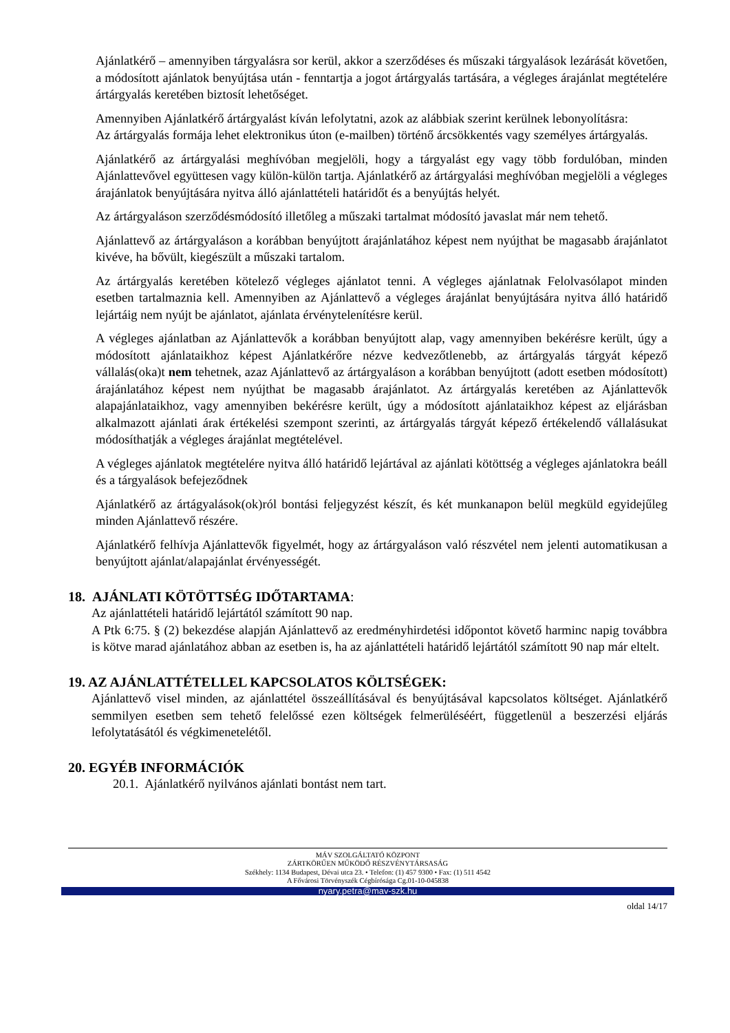Ajánlatkérő – amennyiben tárgyalásra sor kerül, akkor a szerződéses és műszaki tárgyalások lezárását követően, a módosított ajánlatok benyújtása után - fenntartja a jogot ártárgyalás tartására, a végleges árajánlat megtételére ártárgyalás keretében biztosít lehetőséget.
Amennyiben Ajánlatkérő ártárgyalást kíván lefolytatni, azok az alábbiak szerint kerülnek lebonyolításra:
Az ártárgyalás formája lehet elektronikus úton (e-mailben) történő árcsökkentés vagy személyes ártárgyalás.
Ajánlatkérő az ártárgyalási meghívóban megjelöli, hogy a tárgyalást egy vagy több fordulóban, minden Ajánlattevővel együttesen vagy külön-külön tartja. Ajánlatkérő az ártárgyalási meghívóban megjelöli a végleges árajánlatok benyújtására nyitva álló ajánlattételi határidőt és a benyújtás helyét.
Az ártárgyaláson szerződésmódosító illetőleg a műszaki tartalmat módosító javaslat már nem tehető.
Ajánlattevő az ártárgyaláson a korábban benyújtott árajánlatához képest nem nyújthat be magasabb árajánlatot kivéve, ha bővült, kiegészült a műszaki tartalom.
Az ártárgyalás keretében kötelező végleges ajánlatot tenni. A végleges ajánlatnak Felolvasólapot minden esetben tartalmaznia kell. Amennyiben az Ajánlattevő a végleges árajánlat benyújtására nyitva álló határidő lejártáig nem nyújt be ajánlatot, ajánlata érvénytelenítésre kerül.
A végleges ajánlatban az Ajánlattevők a korábban benyújtott alap, vagy amennyiben bekérésre került, úgy a módosított ajánlataikhoz képest Ajánlatkérőre nézve kedvezőtlenebb, az ártárgyalás tárgyát képező vállalás(oka)t nem tehetnek, azaz Ajánlattevő az ártárgyaláson a korábban benyújtott (adott esetben módosított) árajánlatához képest nem nyújthat be magasabb árajánlatot. Az ártárgyalás keretében az Ajánlattevők alapajánlataikhoz, vagy amennyiben bekérésre került, úgy a módosított ajánlataikhoz képest az eljárásban alkalmazott ajánlati árak értékelési szempont szerinti, az ártárgyalás tárgyát képező értékelendő vállalásukat módosíthatják a végleges árajánlat megtételével.
A végleges ajánlatok megtételére nyitva álló határidő lejártával az ajánlati kötöttség a végleges ajánlatokra beáll és a tárgyalások befejeződnek
Ajánlatkérő az ártágyalások(ok)ról bontási feljegyzést készít, és két munkanapon belül megküld egyidejűleg minden Ajánlattevő részére.
Ajánlatkérő felhívja Ajánlattevők figyelmét, hogy az ártárgyaláson való részvétel nem jelenti automatikusan a benyújtott ajánlat/alapajánlat érvényességét.
18. AJÁNLATI KÖTÖTTSÉG IDŐTARTAMA:
Az ajánlattételi határidő lejártától számított 90 nap.
A Ptk 6:75. § (2) bekezdése alapján Ajánlattevő az eredményhirdetési időpontot követő harminc napig továbbra is kötve marad ajánlatához abban az esetben is, ha az ajánlattételi határidő lejártától számított 90 nap már eltelt.
19. AZ AJÁNLATTÉTELLEL KAPCSOLATOS KÖLTSÉGEK:
Ajánlattevő visel minden, az ajánlattétel összeállításával és benyújtásával kapcsolatos költséget. Ajánlatkérő semmilyen esetben sem tehető felelőssé ezen költségek felmerüléséért, függetlenül a beszerzési eljárás lefolytatásától és végkimenetelétől.
20. EGYÉB INFORMÁCIÓK
20.1. Ajánlatkérő nyilvános ajánlati bontást nem tart.
MÁV SZOLGÁLTATÓ KÖZPONT
ZÁRTKÖRŰEN MŰKÖDŐ RÉSZVÉNYTÁRSASÁG
Székhely: 1134 Budapest, Dévai utca 23. • Telefon: (1) 457 9300 • Fax: (1) 511 4542
A Fővárosi Törvényszék Cégbírósága Cg.01-10-045838
nyary.petra@mav-szk.hu
oldal 14/17